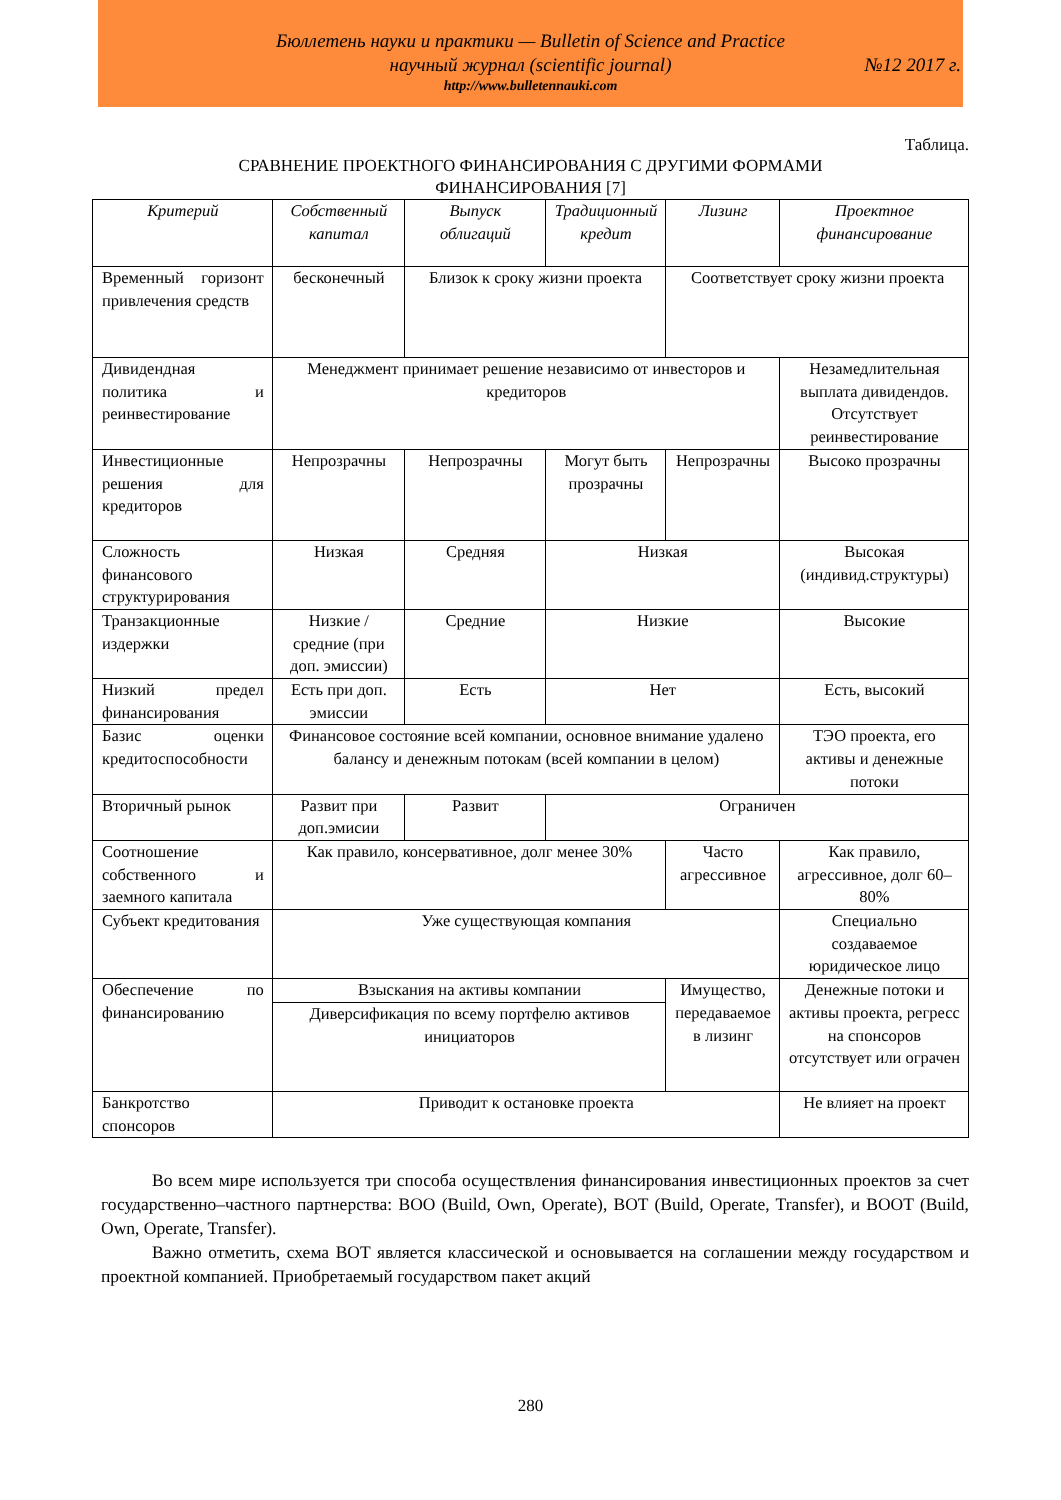Бюллетень науки и практики — Bulletin of Science and Practice
научный журнал (scientific journal) №12 2017 г.
http://www.bulletennauki.com
Таблица.
СРАВНЕНИЕ ПРОЕКТНОГО ФИНАНСИРОВАНИЯ С ДРУГИМИ ФОРМАМИ
ФИНАНСИРОВАНИЯ [7]
| Критерий | Собственный капитал | Выпуск облигаций | Традиционный кредит | Лизинг | Проектное финансирование |
| --- | --- | --- | --- | --- | --- |
| Временный горизонт привлечения средств | бесконечный | Близок к сроку жизни проекта | | Соответствует сроку жизни проекта | |
| Дивидендная политика и реинвестирование | Менеджмент принимает решение независимо от инвесторов и кредиторов | | | | Незамедлительная выплата дивидендов. Отсутствует реинвестирование |
| Инвестиционные решения для кредиторов | Непрозрачны | Непрозрачны | Могут быть прозрачны | Непрозрачны | Высоко прозрачны |
| Сложность финансового структурирования | Низкая | Средняя | Низкая | | Высокая (индивид.структуры) |
| Транзакционные издержки | Низкие / средние (при доп. эмиссии) | Средние | Низкие | | Высокие |
| Низкий предел финансирования | Есть при доп. эмиссии | Есть | Нет | | Есть, высокий |
| Базис оценки кредитоспособности | Финансовое состояние всей компании, основное внимание удалено балансу и денежным потокам (всей компании в целом) | | | | ТЭО проекта, его активы и денежные потоки |
| Вторичный рынок | Развит при доп.эмисии | Развит | Ограничен | | |
| Соотношение собственного и заемного капитала | Как правило, консервативное, долг менее 30% | | | Часто агрессивное | Как правило, агрессивное, долг 60–80% |
| Субъект кредитования | Уже существующая компания | | | | Специально создаваемое юридическое лицо |
| Обеспечение по финансированию | Взыскания на активы компании | | | Имущество, передаваемое в лизинг | Денежные потоки и активы проекта, регресс на спонсоров отсутствует или ограчен |
| | Диверсификация по всему портфелю активов инициаторов | | | | |
| Банкротство спонсоров | Приводит к остановке проекта | | | | Не влияет на проект |
Во всем мире используется три способа осуществления финансирования инвестиционных проектов за счет государственно–частного партнерства: BOO (Build, Own, Operate), BOT (Build, Operate, Transfer), и BOOT (Build, Own, Operate, Transfer).
Важно отметить, схема BOT является классической и основывается на соглашении между государством и проектной компанией. Приобретаемый государством пакет акций
280